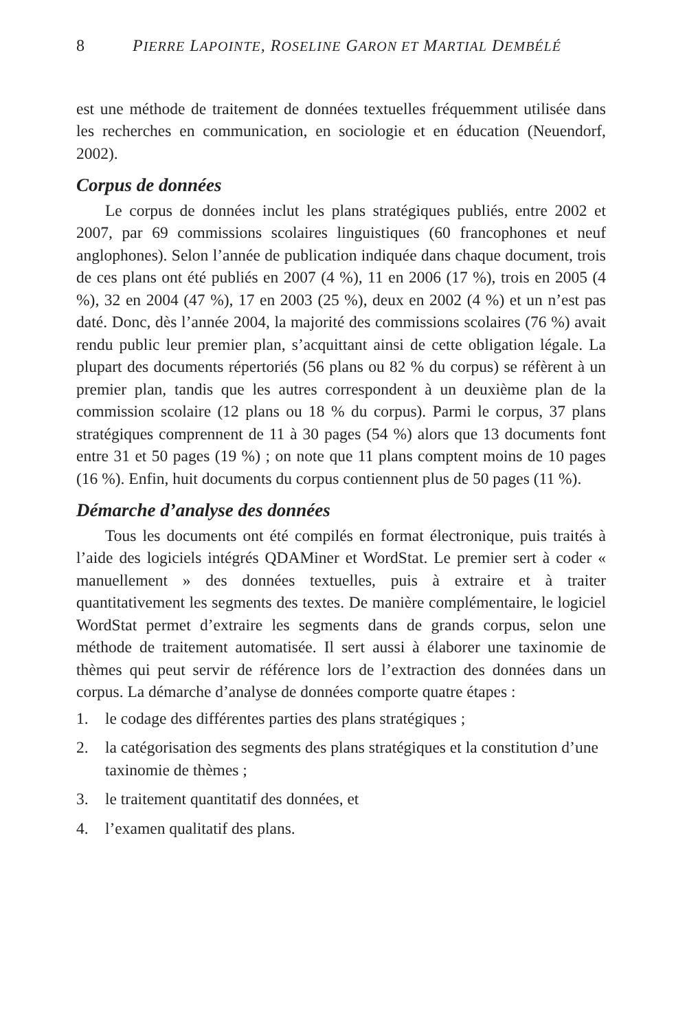8 PIERRE LAPOINTE, ROSELINE GARON ET MARTIAL DEMBÉLÉ
est une méthode de traitement de données textuelles fréquemment utilisée dans les recherches en communication, en sociologie et en éducation (Neuendorf, 2002).
Corpus de données
Le corpus de données inclut les plans stratégiques publiés, entre 2002 et 2007, par 69 commissions scolaires linguistiques (60 francophones et neuf anglophones). Selon l’année de publication indiquée dans chaque document, trois de ces plans ont été publiés en 2007 (4 %), 11 en 2006 (17 %), trois en 2005 (4 %), 32 en 2004 (47 %), 17 en 2003 (25 %), deux en 2002 (4 %) et un n’est pas daté. Donc, dès l’année 2004, la majorité des commissions scolaires (76 %) avait rendu public leur premier plan, s’acquittant ainsi de cette obligation légale. La plupart des documents répertoriés (56 plans ou 82 % du corpus) se réfèrent à un premier plan, tandis que les autres correspondent à un deuxième plan de la commission scolaire (12 plans ou 18 % du corpus). Parmi le corpus, 37 plans stratégiques comprennent de 11 à 30 pages (54 %) alors que 13 documents font entre 31 et 50 pages (19 %) ; on note que 11 plans comptent moins de 10 pages (16 %). Enfin, huit documents du corpus contiennent plus de 50 pages (11 %).
Démarche d’analyse des données
Tous les documents ont été compilés en format électronique, puis traités à l’aide des logiciels intégrés QDAMiner et WordStat. Le premier sert à coder « manuellement » des données textuelles, puis à extraire et à traiter quantitativement les segments des textes. De manière complémentaire, le logiciel WordStat permet d’extraire les segments dans de grands corpus, selon une méthode de traitement automatisée. Il sert aussi à élaborer une taxinomie de thèmes qui peut servir de référence lors de l’extraction des données dans un corpus. La démarche d’analyse de données comporte quatre étapes :
1. le codage des différentes parties des plans stratégiques ;
2. la catégorisation des segments des plans stratégiques et la constitution d’une taxinomie de thèmes ;
3. le traitement quantitatif des données, et
4. l’examen qualitatif des plans.